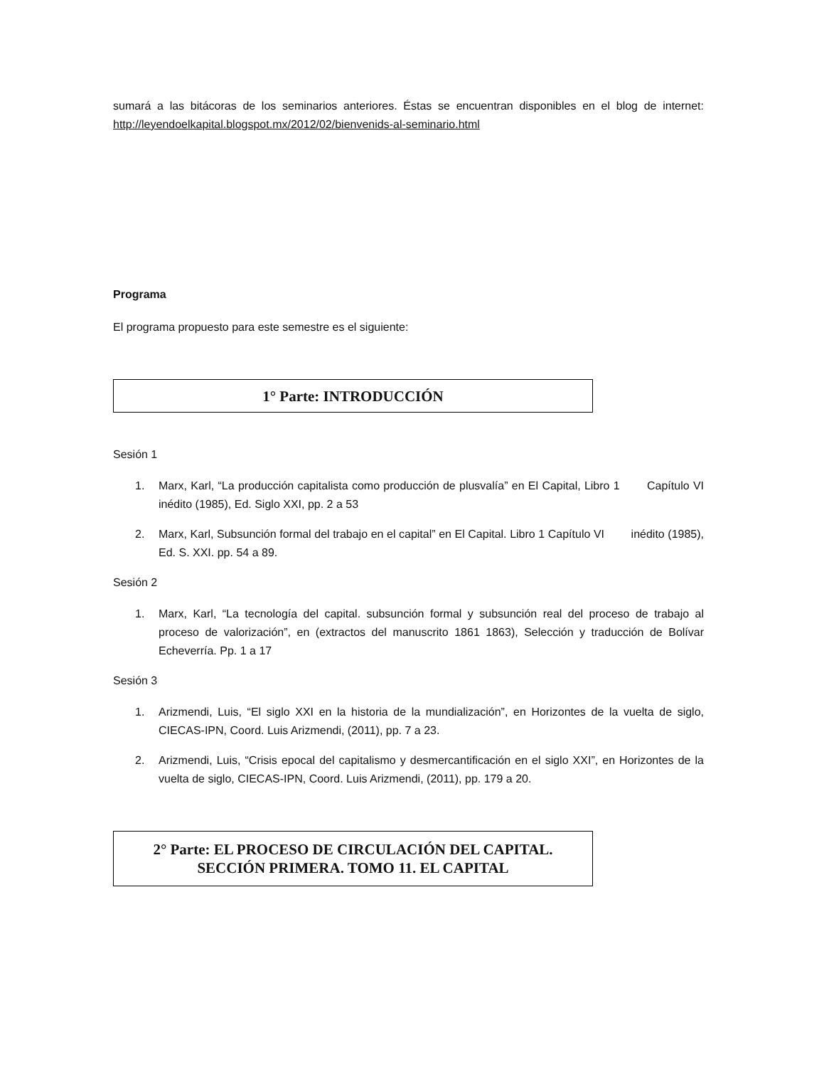sumará a las bitácoras de los seminarios anteriores. Éstas se encuentran disponibles en el blog de internet: http://leyendoelkapital.blogspot.mx/2012/02/bienvenids-al-seminario.html
Programa
El programa propuesto para este semestre es el siguiente:
1° Parte: INTRODUCCIÓN
Sesión 1
1. Marx, Karl, “La producción capitalista como producción de plusvalía” en El Capital, Libro 1 Capítulo VI inédito (1985), Ed. Siglo XXI, pp. 2 a 53
2. Marx, Karl, Subsunción formal del trabajo en el capital” en El Capital. Libro 1 Capítulo VI inédito (1985), Ed. S. XXI. pp. 54 a 89.
Sesión 2
1. Marx, Karl, “La tecnología del capital. subsunción formal y subsunción real del proceso de trabajo al proceso de valorización”, en (extractos del manuscrito 1861 1863), Selección y traducción de Bolívar Echeverría. Pp. 1 a 17
Sesión 3
1. Arizmendi, Luis, “El siglo XXI en la historia de la mundialización”, en Horizontes de la vuelta de siglo, CIECAS-IPN, Coord. Luis Arizmendi, (2011), pp. 7 a 23.
2. Arizmendi, Luis, “Crisis epocal del capitalismo y desmercantificación en el siglo XXI”, en Horizontes de la vuelta de siglo, CIECAS-IPN, Coord. Luis Arizmendi, (2011), pp. 179 a 20.
2° Parte: EL PROCESO DE CIRCULACIÓN DEL CAPITAL.
SECCIÓN PRIMERA. TOMO 11. EL CAPITAL